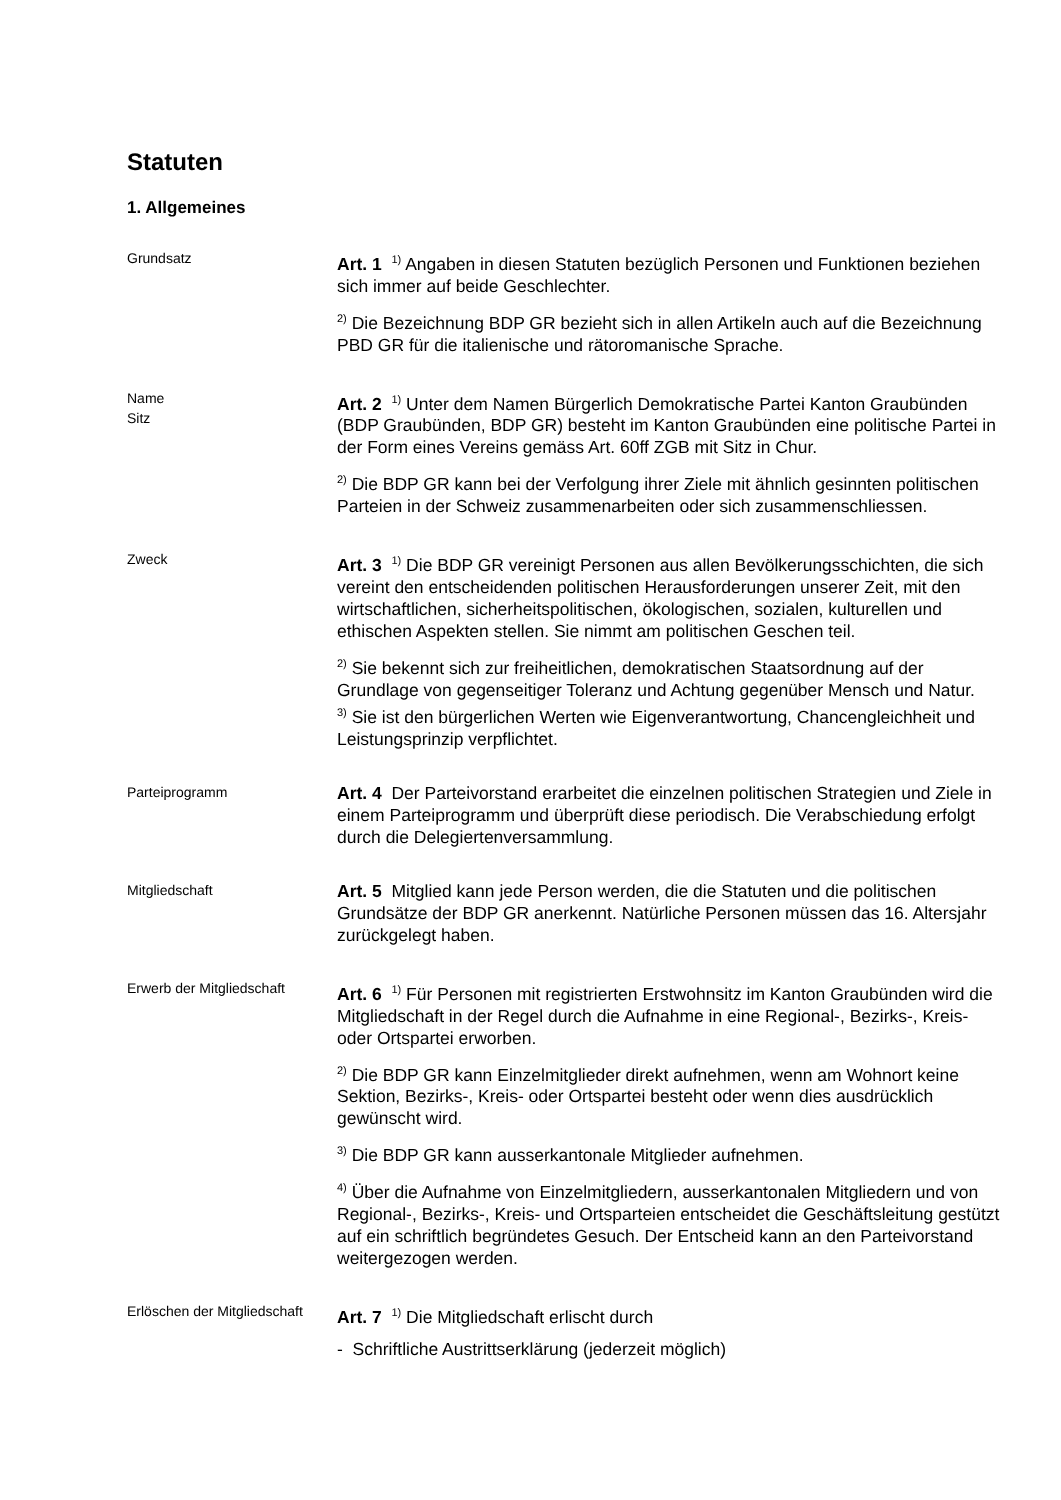Statuten
1. Allgemeines
Grundsatz
Art. 1 <sup>1)</sup> Angaben in diesen Statuten bezüglich Personen und Funktionen beziehen sich immer auf beide Geschlechter.
<sup>2)</sup> Die Bezeichnung BDP GR bezieht sich in allen Artikeln auch auf die Bezeichnung PBD GR für die italienische und rätoromanische Sprache.
Name
Sitz
Art. 2 <sup>1)</sup> Unter dem Namen Bürgerlich Demokratische Partei Kanton Graubünden (BDP Graubünden, BDP GR) besteht im Kanton Graubünden eine politische Partei in der Form eines Vereins gemäss Art. 60ff ZGB mit Sitz in Chur.
<sup>2)</sup> Die BDP GR kann bei der Verfolgung ihrer Ziele mit ähnlich gesinnten politischen Parteien in der Schweiz zusammenarbeiten oder sich zusammenschliessen.
Zweck
Art. 3 <sup>1)</sup> Die BDP GR vereinigt Personen aus allen Bevölkerungsschichten, die sich vereint den entscheidenden politischen Herausforderungen unserer Zeit, mit den wirtschaftlichen, sicherheitspolitischen, ökologischen, sozialen, kulturellen und ethischen Aspekten stellen. Sie nimmt am politischen Geschen teil.
<sup>2)</sup> Sie bekennt sich zur freiheitlichen, demokratischen Staatsordnung auf der Grundlage von gegenseitiger Toleranz und Achtung gegenüber Mensch und Natur.
<sup>3)</sup> Sie ist den bürgerlichen Werten wie Eigenverantwortung, Chancengleichheit und Leistungsprinzip verpflichtet.
Parteiprogramm
Art. 4 Der Parteivorstand erarbeitet die einzelnen politischen Strategien und Ziele in einem Parteiprogramm und überprüft diese periodisch. Die Verabschiedung erfolgt durch die Delegiertenversammlung.
Mitgliedschaft
Art. 5 Mitglied kann jede Person werden, die die Statuten und die politischen Grundsätze der BDP GR anerkennt. Natürliche Personen müssen das 16. Altersjahr zurückgelegt haben.
Erwerb der Mitgliedschaft
Art. 6 <sup>1)</sup> Für Personen mit registrierten Erstwohnsitz im Kanton Graubünden wird die Mitgliedschaft in der Regel durch die Aufnahme in eine Regional-, Bezirks-, Kreis- oder Ortspartei erworben.
<sup>2)</sup> Die BDP GR kann Einzelmitglieder direkt aufnehmen, wenn am Wohnort keine Sektion, Bezirks-, Kreis- oder Ortspartei besteht oder wenn dies ausdrücklich gewünscht wird.
<sup>3)</sup> Die BDP GR kann ausserkantonale Mitglieder aufnehmen.
<sup>4)</sup> Über die Aufnahme von Einzelmitgliedern, ausserkantonalen Mitgliedern und von Regional-, Bezirks-, Kreis- und Ortsparteien entscheidet die Geschäftsleitung gestützt auf ein schriftlich begründetes Gesuch. Der Entscheid kann an den Parteivorstand weitergezogen werden.
Erlöschen der Mitgliedschaft
Art. 7 <sup>1)</sup> Die Mitgliedschaft erlischt durch
- Schriftliche Austrittserklärung (jederzeit möglich)